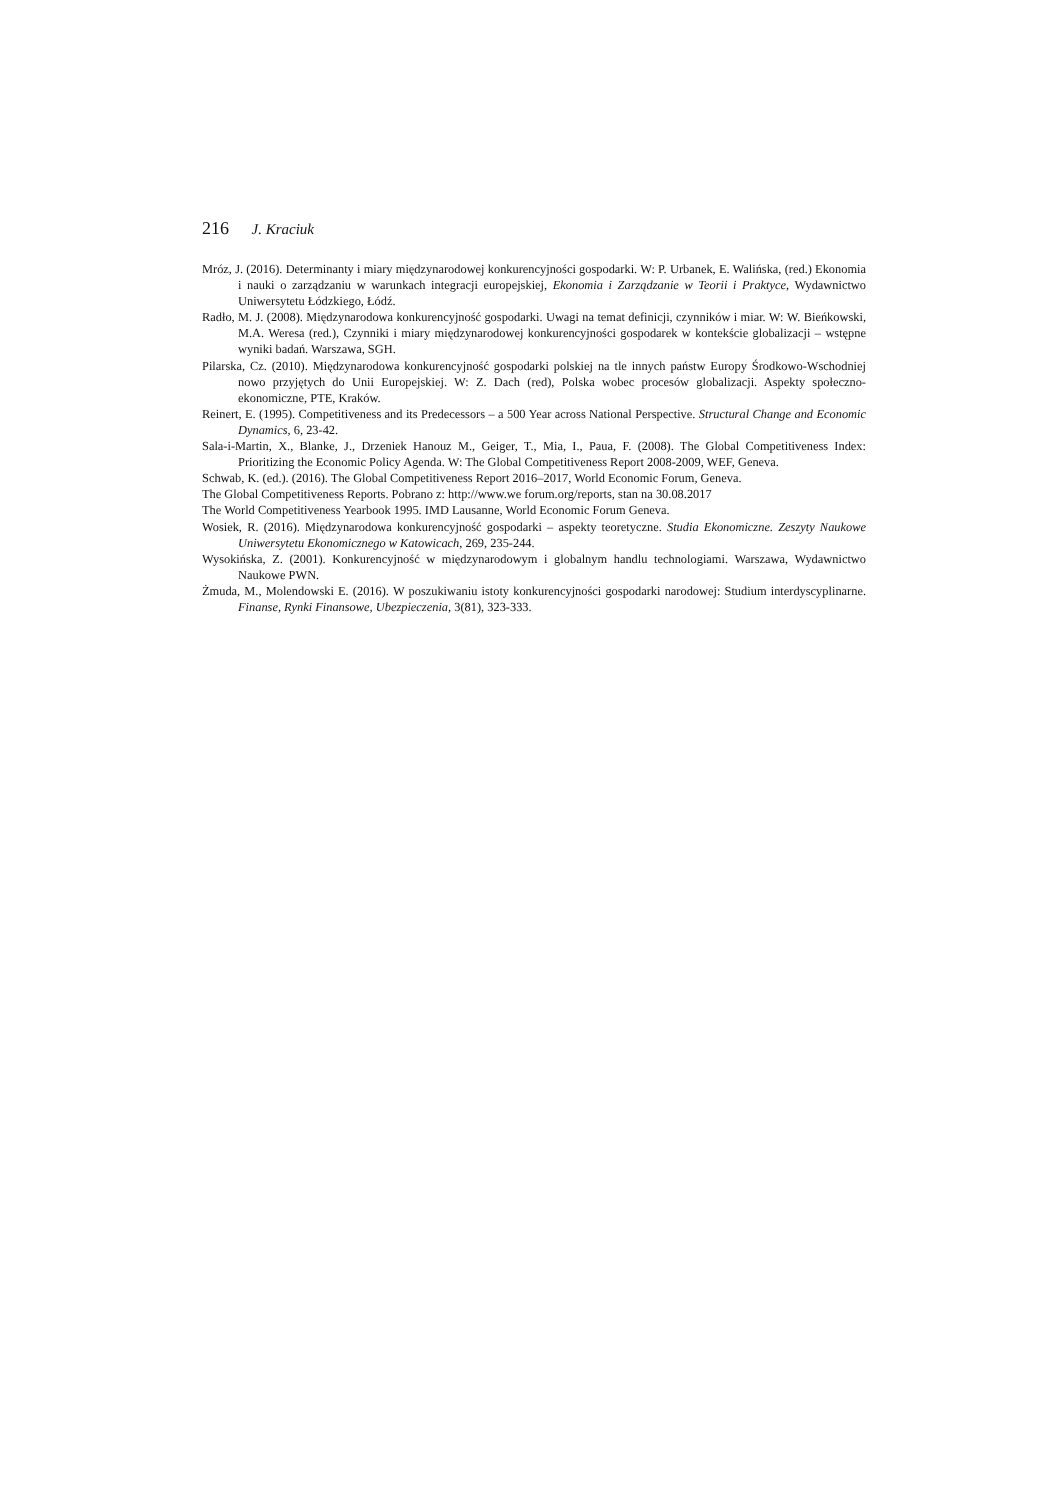216 J. Kraciuk
Mróz, J. (2016). Determinanty i miary międzynarodowej konkurencyjności gospodarki. W: P. Urbanek, E. Walińska, (red.) Ekonomia i nauki o zarządzaniu w warunkach integracji europejskiej, Ekonomia i Zarządzanie w Teorii i Praktyce, Wydawnictwo Uniwersytetu Łódzkiego, Łódź.
Radło, M. J. (2008). Międzynarodowa konkurencyjność gospodarki. Uwagi na temat definicji, czynników i miar. W: W. Bieńkowski, M.A. Weresa (red.), Czynniki i miary międzynarodowej konkurencyjności gospodarek w kontekście globalizacji – wstępne wyniki badań. Warszawa, SGH.
Pilarska, Cz. (2010). Międzynarodowa konkurencyjność gospodarki polskiej na tle innych państw Europy Środkowo-Wschodniej nowo przyjętych do Unii Europejskiej. W: Z. Dach (red), Polska wobec procesów globalizacji. Aspekty społeczno-ekonomiczne, PTE, Kraków.
Reinert, E. (1995). Competitiveness and its Predecessors – a 500 Year across National Perspective. Structural Change and Economic Dynamics, 6, 23-42.
Sala-i-Martin, X., Blanke, J., Drzeniek Hanouz M., Geiger, T., Mia, I., Paua, F. (2008). The Global Competitiveness Index: Prioritizing the Economic Policy Agenda. W: The Global Competitiveness Report 2008-2009, WEF, Geneva.
Schwab, K. (ed.). (2016). The Global Competitiveness Report 2016–2017, World Economic Forum, Geneva.
The Global Competitiveness Reports. Pobrano z: http://www.we forum.org/reports, stan na 30.08.2017
The World Competitiveness Yearbook 1995. IMD Lausanne, World Economic Forum Geneva.
Wosiek, R. (2016). Międzynarodowa konkurencyjność gospodarki – aspekty teoretyczne. Studia Ekonomiczne. Zeszyty Naukowe Uniwersytetu Ekonomicznego w Katowicach, 269, 235-244.
Wysokińska, Z. (2001). Konkurencyjność w międzynarodowym i globalnym handlu technologiami. Warszawa, Wydawnictwo Naukowe PWN.
Żmuda, M., Molendowski E. (2016). W poszukiwaniu istoty konkurencyjności gospodarki narodowej: Studium interdyscyplinarne. Finanse, Rynki Finansowe, Ubezpieczenia, 3(81), 323-333.